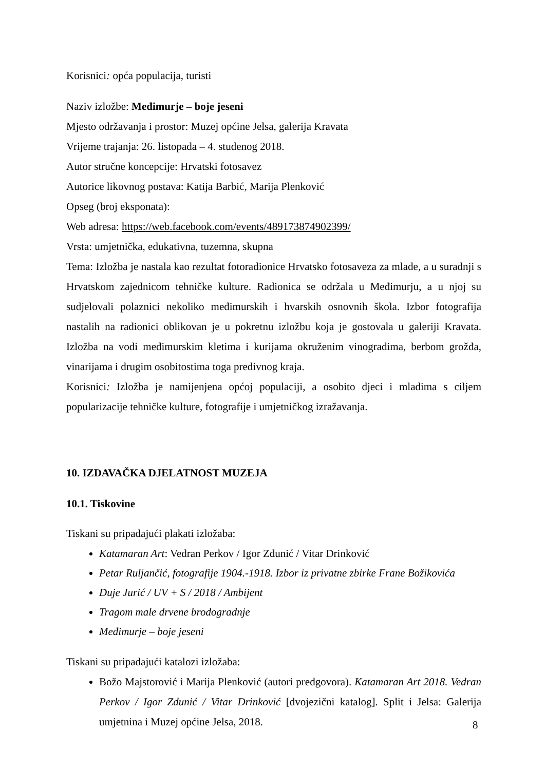Korisnici: opća populacija, turisti
Naziv izložbe: Međimurje – boje jeseni
Mjesto održavanja i prostor: Muzej općine Jelsa, galerija Kravata
Vrijeme trajanja: 26. listopada – 4. studenog 2018.
Autor stručne koncepcije: Hrvatski fotosavez
Autorice likovnog postava: Katija Barbić, Marija Plenković
Opseg (broj eksponata):
Web adresa: https://web.facebook.com/events/489173874902399/
Vrsta: umjetnička, edukativna, tuzemna, skupna
Tema: Izložba je nastala kao rezultat fotoradionice Hrvatsko fotosaveza za mlade, a u suradnji s Hrvatskom zajednicom tehničke kulture. Radionica se održala u Međimurju, a u njoj su sudjelovali polaznici nekoliko međimurskih i hvarskih osnovnih škola. Izbor fotografija nastalih na radionici oblikovan je u pokretnu izložbu koja je gostovala u galeriji Kravata. Izložba na vodi međimurskim kletima i kurijama okruženim vinogradima, berbom grožđa, vinarijama i drugim osobitostima toga predivnog kraja.
Korisnici: Izložba je namijenjena općoj populaciji, a osobito djeci i mladima s ciljem popularizacije tehničke kulture, fotografije i umjetničkog izražavanja.
10. IZDAVAČKA DJELATNOST MUZEJA
10.1. Tiskovine
Tiskani su pripadajući plakati izložaba:
Katamaran Art: Vedran Perkov / Igor Zdunić / Vitar Drinković
Petar Ruljančić, fotografije 1904.-1918. Izbor iz privatne zbirke Frane Božikovića
Duje Jurić / UV + S / 2018 / Ambijent
Tragom male drvene brodogradnje
Međimurje – boje jeseni
Tiskani su pripadajući katalozi izložaba:
Božo Majstorović i Marija Plenković (autori predgovora). Katamaran Art 2018. Vedran Perkov / Igor Zdunić / Vitar Drinković [dvojezični katalog]. Split i Jelsa: Galerija umjetnina i Muzej općine Jelsa, 2018.
8